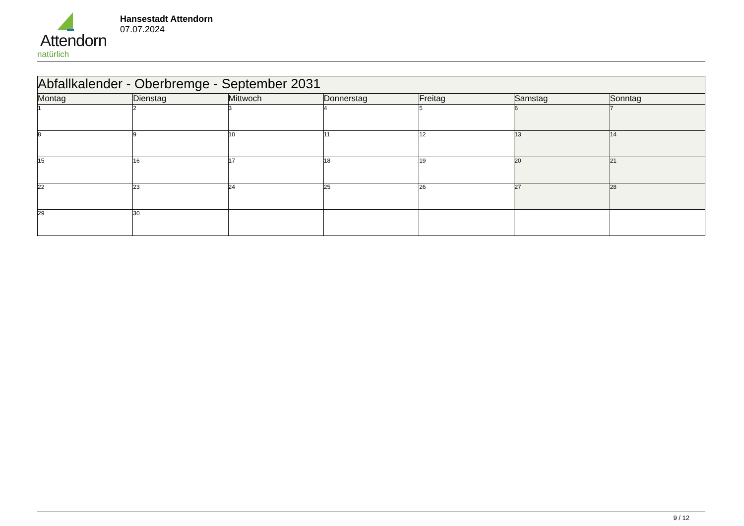Attendorn
natürlich
Hansestadt Attendorn
07.07.2024
| Abfallkalender - Oberbremge - September 2031 | | | | | | |
| Montag | Dienstag | Mittwoch | Donnerstag | Freitag | Samstag | Sonntag |
| 1 | 2 | 3 | 4 | 5 | 6 | 7 |
| 8 | 9 | 10 | 11 | 12 | 13 | 14 |
| 15 | 16 | 17 | 18 | 19 | 20 | 21 |
| 22 | 23 | 24 | 25 | 26 | 27 | 28 |
| 29 | 30 | | | | | |
9 / 12